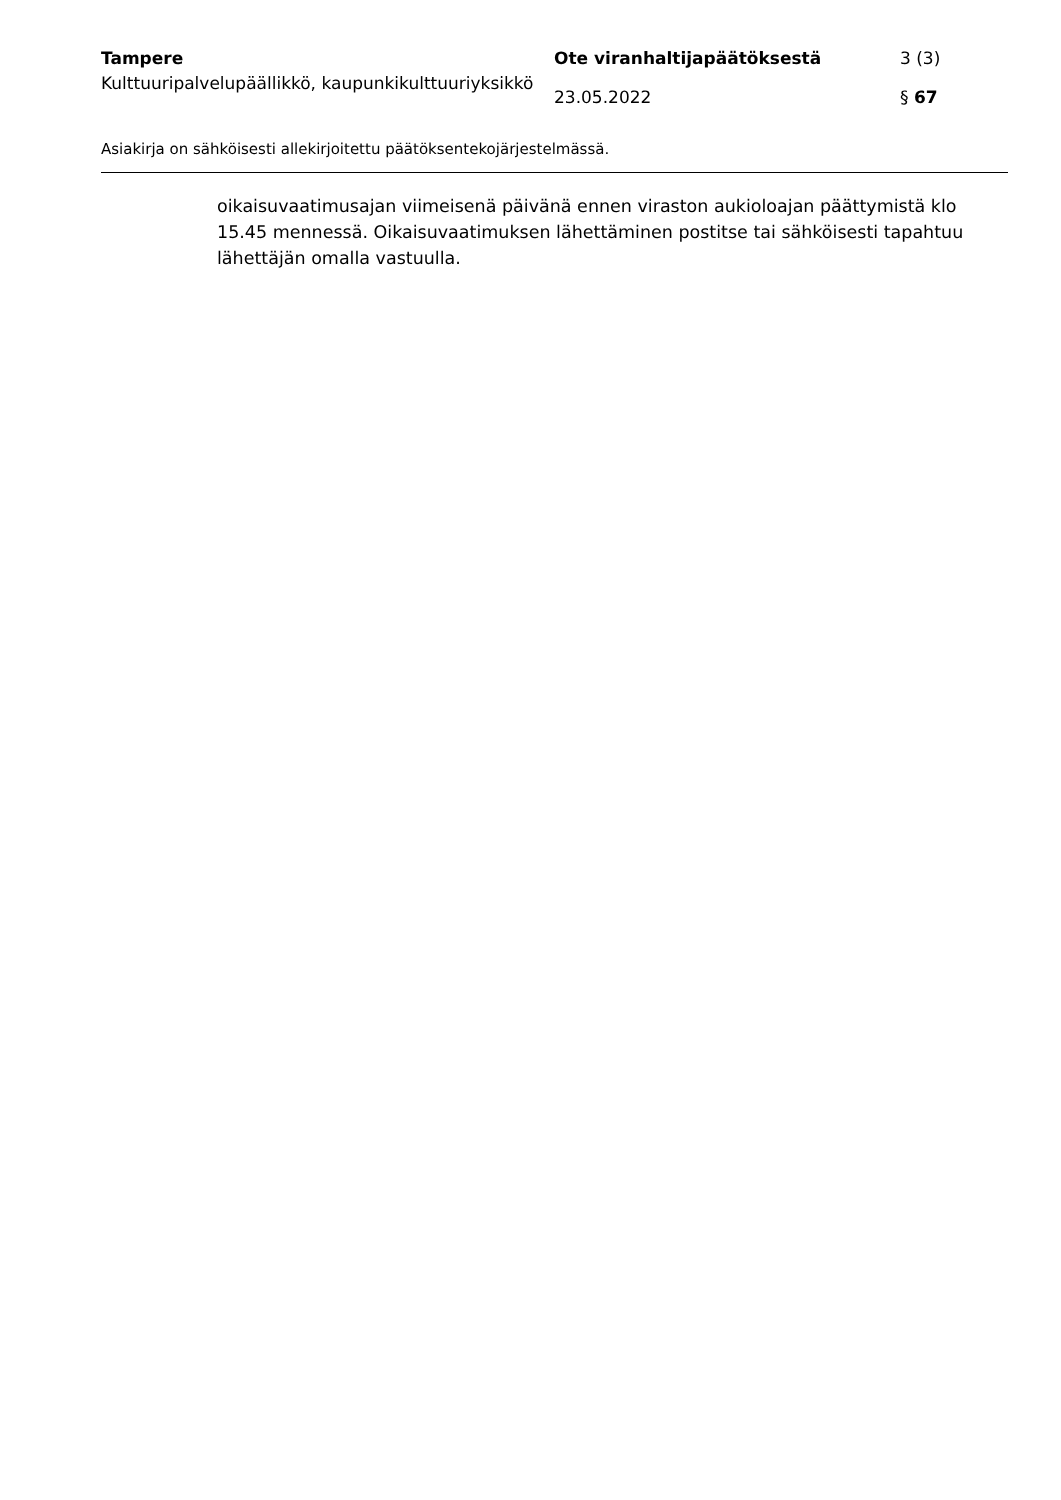Tampere
Kulttuuripalvelupäällikkö, kaupunkikulttuuriyksikkö
Ote viranhaltijapäätöksestä
23.05.2022
3 (3)
§ 67
Asiakirja on sähköisesti allekirjoitettu päätöksentekojärjestelmässä.
oikaisuvaatimusajan viimeisenä päivänä ennen viraston aukioloajan päättymistä klo 15.45 mennessä. Oikaisuvaatimuksen lähettäminen postitse tai sähköisesti tapahtuu lähettäjän omalla vastuulla.